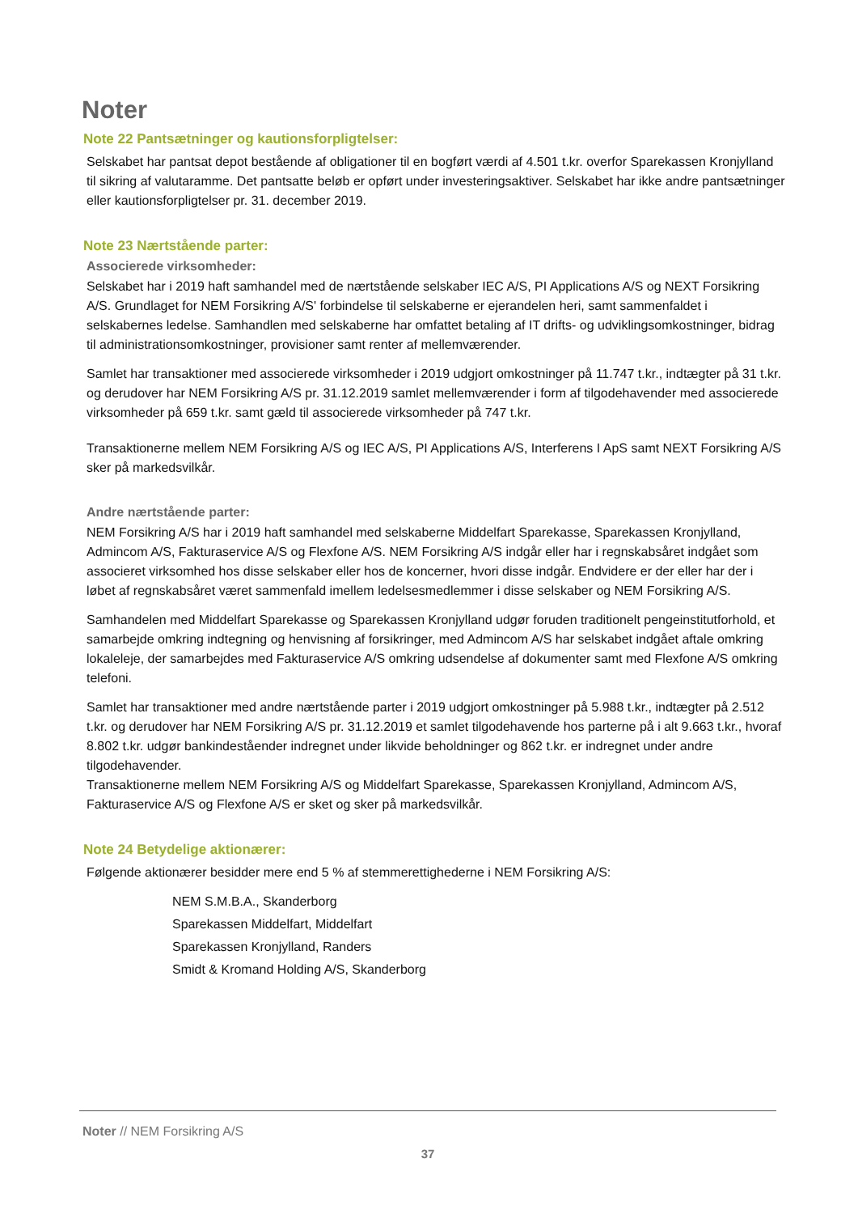Noter
Note 22 Pantsætninger og kautionsforpligtelser:
Selskabet har pantsat depot bestående af obligationer til en bogført værdi af 4.501 t.kr. overfor Sparekassen Kronjylland til sikring af valutaramme. Det pantsatte beløb er opført under investeringsaktiver. Selskabet har ikke andre pantsætninger eller kautionsforpligtelser pr. 31. december 2019.
Note 23 Nærtstående parter:
Associerede virksomheder:
Selskabet har i 2019 haft samhandel med de nærtstående selskaber IEC A/S, PI Applications A/S og NEXT Forsikring A/S. Grundlaget for NEM Forsikring A/S' forbindelse til selskaberne er ejerandelen heri, samt sammenfaldet i selskabernes ledelse. Samhandlen med selskaberne har omfattet betaling af IT drifts- og udviklingsomkostninger, bidrag til administrationsomkostninger, provisioner samt renter af mellemværender.
Samlet har transaktioner med associerede virksomheder i 2019 udgjort omkostninger på 11.747 t.kr., indtægter på 31 t.kr. og derudover har NEM Forsikring A/S pr. 31.12.2019 samlet mellemværender i form af tilgodehavender med associerede virksomheder på 659 t.kr. samt gæld til associerede virksomheder på 747 t.kr.
Transaktionerne mellem NEM Forsikring A/S og IEC A/S, PI Applications A/S, Interferens I ApS samt NEXT Forsikring A/S sker på markedsvilkår.
Andre nærtstående parter:
NEM Forsikring A/S har i 2019 haft samhandel med selskaberne Middelfart Sparekasse, Sparekassen Kronjylland, Admincom A/S, Fakturaservice A/S og Flexfone A/S. NEM Forsikring A/S indgår eller har i regnskabsåret indgået som associeret virksomhed hos disse selskaber eller hos de koncerner, hvori disse indgår. Endvidere er der eller har der i løbet af regnskabsåret været sammenfald imellem ledelsesmedlemmer i disse selskaber og NEM Forsikring A/S.
Samhandelen med Middelfart Sparekasse og Sparekassen Kronjylland udgør foruden traditionelt pengeinstitutforhold, et samarbejde omkring indtegning og henvisning af forsikringer, med Admincom A/S har selskabet indgået aftale omkring lokaleleje, der samarbejdes med Fakturaservice A/S omkring udsendelse af dokumenter samt med Flexfone A/S omkring telefoni.
Samlet har transaktioner med andre nærtstående parter i 2019 udgjort omkostninger på 5.988 t.kr., indtægter på 2.512 t.kr. og derudover har NEM Forsikring A/S pr. 31.12.2019 et samlet tilgodehavende hos parterne på i alt 9.663 t.kr., hvoraf 8.802 t.kr. udgør bankindeståender indregnet under likvide beholdninger og 862 t.kr. er indregnet under andre tilgodehavender.
Transaktionerne mellem NEM Forsikring A/S og Middelfart Sparekasse, Sparekassen Kronjylland, Admincom A/S, Fakturaservice A/S og Flexfone A/S er sket og sker på markedsvilkår.
Note 24 Betydelige aktionærer:
Følgende aktionærer besidder mere end 5 % af stemmerettighederne i NEM Forsikring A/S:
NEM S.M.B.A., Skanderborg
Sparekassen Middelfart, Middelfart
Sparekassen Kronjylland, Randers
Smidt & Kromand Holding A/S, Skanderborg
Noter // NEM Forsikring A/S
37